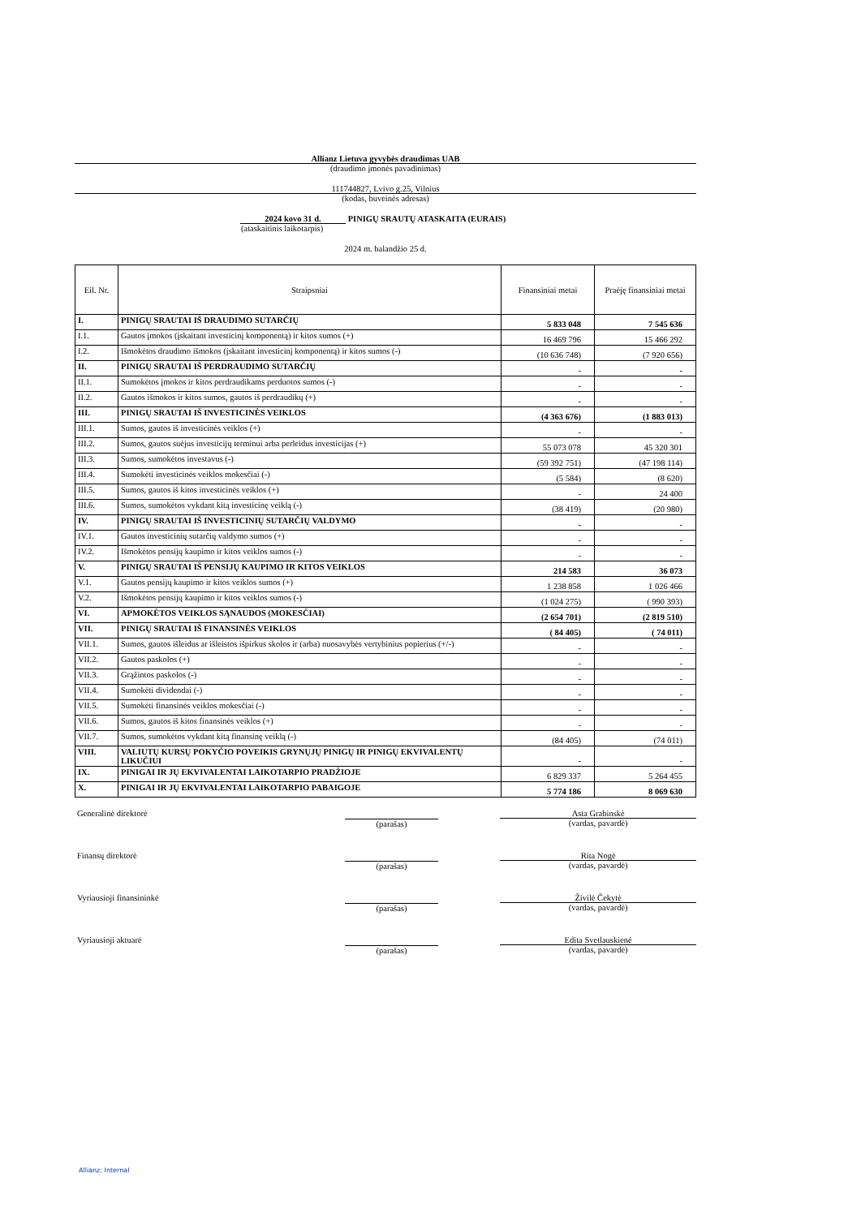Allianz Lietuva gyvybės draudimas UAB
(draudimo įmonės pavadinimas)
111744827, Lvivo g.25, Vilnius
(kodas, buveinės adresas)
2024 kovo 31 d. PINIGŲ SRAUTŲ ATASKAITA (EURAIS)
(ataskaitinis laikotarpis)
2024 m. balandžio 25 d.
| Eil. Nr. | Straipsniai | Finansiniai metai | Praėję finansiniai metai |
| --- | --- | --- | --- |
| I. | PINIGŲ SRAUTAI IŠ DRAUDIMO SUTARČIŲ | 5 833 048 | 7 545 636 |
| I.1. | Gautos įmokos (įskaitant investicinį komponentą) ir kitos sumos (+) | 16 469 796 | 15 466 292 |
| I.2. | Išmokėtos draudimo išmokos (įskaitant investicinį komponentą) ir kitos sumos (-) | (10 636 748) | (7 920 656) |
| II. | PINIGŲ SRAUTAI IŠ PERDRAUDIMO SUTARČIŲ | - | - |
| II.1. | Sumokėtos įmokos ir kitos perdraudikams perduotos sumos (-) | - | - |
| II.2. | Gautos išmokos ir kitos sumos, gautos iš perdraudikų (+) | - | - |
| III. | PINIGŲ SRAUTAI IŠ INVESTICINĖS VEIKLOS | (4 363 676) | (1 883 013) |
| III.1. | Sumos, gautos iš investicinės veiklos (+) | - | - |
| III.2. | Sumos, gautos suėjus investicijų terminui arba perleidus investicijas (+) | 55 073 078 | 45 320 301 |
| III.3. | Sumos, sumokėtos investavus (-) | (59 392 751) | (47 198 114) |
| III.4. | Sumokėti investicinės veiklos mokesčiai (-) | (5 584) | (8 620) |
| III.5. | Sumos, gautos iš kitos investicinės veiklos (+) | - | 24 400 |
| III.6. | Sumos, sumokėtos vykdant kitą investicinę veiklą (-) | (38 419) | (20 980) |
| IV. | PINIGŲ SRAUTAI IŠ INVESTICINIŲ SUTARČIŲ VALDYMO | - | - |
| IV.1. | Gautos investicinių sutarčių valdymo sumos (+) | - | - |
| IV.2. | Išmokėtos pensijų kaupimo ir kitos veiklos sumos (-) | - | - |
| V. | PINIGŲ SRAUTAI IŠ PENSIJŲ KAUPIMO IR KITOS VEIKLOS | 214 583 | 36 073 |
| V.1. | Gautos pensijų kaupimo ir kitos veiklos sumos (+) | 1 238 858 | 1 026 466 |
| V.2. | Išmokėtos pensijų kaupimo ir kitos veiklos sumos (-) | (1 024 275) | ( 990 393) |
| VI. | APMOKĖTOS VEIKLOS SĄNAUDOS (MOKESČIAI) | (2 654 701) | (2 819 510) |
| VII. | PINIGŲ SRAUTAI IŠ FINANSINĖS VEIKLOS | ( 84 405) | ( 74 011) |
| VII.1. | Sumos, gautos išleidus ar išleistos išpirkus skolos ir (arba) nuosavybės vertybinius popierius (+/-) | - | - |
| VII.2. | Gautos paskolos (+) | - | - |
| VII.3. | Grąžintos paskolos (-) | - | - |
| VII.4. | Sumokėti dividendai (-) | - | - |
| VII.5. | Sumokėti finansinės veiklos mokesčiai (-) | - | - |
| VII.6. | Sumos, gautos iš kitos finansinės veiklos (+) | - | - |
| VII.7. | Sumos, sumokėtos vykdant kitą finansinę veiklą (-) | (84 405) | (74 011) |
| VIII. | VALIUTŲ KURSŲ POKYČIO POVEIKIS GRYNŲJŲ PINIGŲ IR PINIGŲ EKVIVALENTŲ LIKUČIUI | - | - |
| IX. | PINIGAI IR JŲ EKVIVALENTAI LAIKOTARPIO PRADŽIOJE | 6 829 337 | 5 264 455 |
| X. | PINIGAI IR JŲ EKVIVALENTAI LAIKOTARPIO PABAIGOJE | 5 774 186 | 8 069 630 |
Generalinė direktorė
(parašas)
Asta Grabinskė
(vardas, pavardė)
Finansų direktorė
(parašas)
Rita Nogė
(vardas, pavardė)
Vyriausioji finansininkė
(parašas)
Živilė Čekytė
(vardas, pavardė)
Vyriausioji aktuarė
(parašas)
Edita Svetlauskienė
(vardas, pavardė)
Allianz: Internal